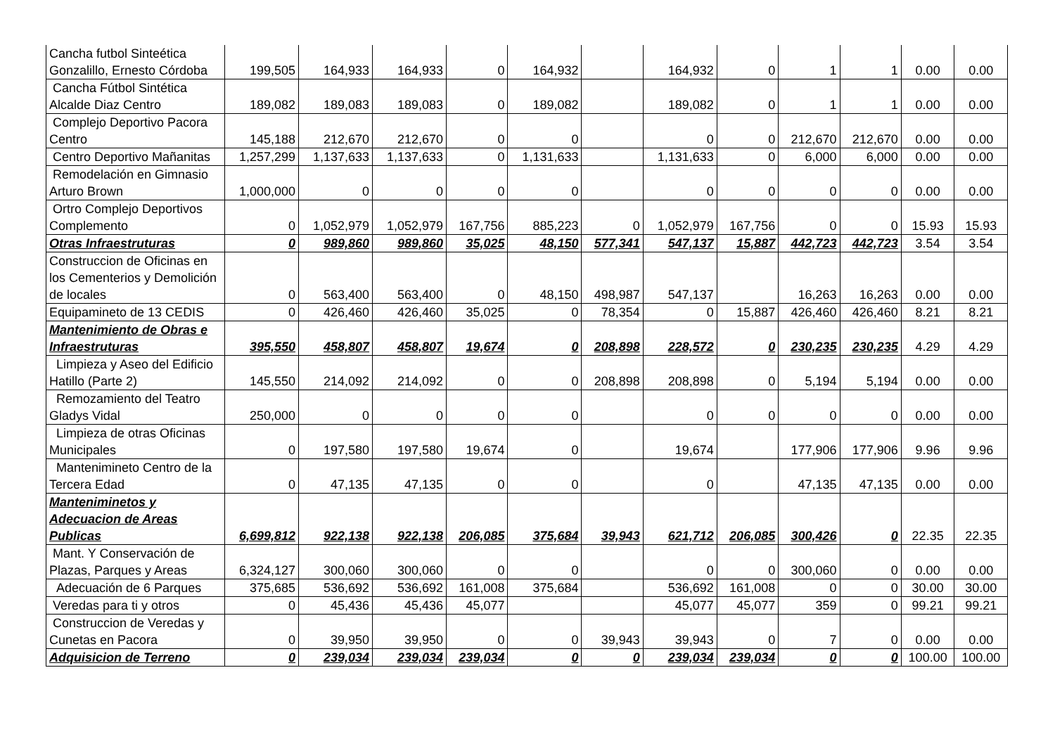| Cancha futbol Sinteética Gonzalillo, Ernesto Córdoba | 199,505 | 164,933 | 164,933 | 0 | 164,932 | | 164,932 | 0 | 1 | 1 | 0.00 | 0.00 |
| Cancha Fútbol Sintética Alcalde Diaz Centro | 189,082 | 189,083 | 189,083 | 0 | 189,082 | | 189,082 | 0 | 1 | 1 | 0.00 | 0.00 |
| Complejo Deportivo Pacora Centro | 145,188 | 212,670 | 212,670 | 0 | 0 | | 0 | 0 | 212,670 | 212,670 | 0.00 | 0.00 |
| Centro Deportivo Mañanitas | 1,257,299 | 1,137,633 | 1,137,633 | 0 | 1,131,633 | | 1,131,633 | 0 | 6,000 | 6,000 | 0.00 | 0.00 |
| Remodelación en Gimnasio Arturo Brown | 1,000,000 | 0 | 0 | 0 | 0 | | 0 | 0 | 0 | 0 | 0.00 | 0.00 |
| Ortro Complejo Deportivos Complemento | 0 | 1,052,979 | 1,052,979 | 167,756 | 885,223 | 0 | 1,052,979 | 167,756 | 0 | 0 | 15.93 | 15.93 |
| Otras Infraestruturas | 0 | 989,860 | 989,860 | 35,025 | 48,150 | 577,341 | 547,137 | 15,887 | 442,723 | 442,723 | 3.54 | 3.54 |
| Construccion de Oficinas en los Cementerios y Demolición de locales | 0 | 563,400 | 563,400 | 0 | 48,150 | 498,987 | 547,137 | | 16,263 | 16,263 | 0.00 | 0.00 |
| Equipamineto de 13 CEDIS | 0 | 426,460 | 426,460 | 35,025 | 0 | 78,354 | 0 | 15,887 | 426,460 | 426,460 | 8.21 | 8.21 |
| Mantenimiento de Obras e Infraestruturas | 395,550 | 458,807 | 458,807 | 19,674 | 0 | 208,898 | 228,572 | 0 | 230,235 | 230,235 | 4.29 | 4.29 |
| Limpieza y Aseo del Edificio Hatillo (Parte 2) | 145,550 | 214,092 | 214,092 | 0 | 0 | 208,898 | 208,898 | 0 | 5,194 | 5,194 | 0.00 | 0.00 |
| Remozamiento del Teatro Gladys Vidal | 250,000 | 0 | 0 | 0 | 0 | | 0 | 0 | 0 | 0 | 0.00 | 0.00 |
| Limpieza de otras Oficinas Municipales | 0 | 197,580 | 197,580 | 19,674 | 0 | | 19,674 | | 177,906 | 177,906 | 9.96 | 9.96 |
| Mantenimineto Centro de la Tercera Edad | 0 | 47,135 | 47,135 | 0 | 0 | | 0 | | 47,135 | 47,135 | 0.00 | 0.00 |
| Manteniminetos y Adecuacion de Areas Publicas | 6,699,812 | 922,138 | 922,138 | 206,085 | 375,684 | 39,943 | 621,712 | 206,085 | 300,426 | 0 | 22.35 | 22.35 |
| Mant. Y Conservación de Plazas, Parques y Areas | 6,324,127 | 300,060 | 300,060 | 0 | 0 | | 0 | 0 | 300,060 | 0 | 0.00 | 0.00 |
| Adecuación de 6 Parques | 375,685 | 536,692 | 536,692 | 161,008 | 375,684 | | 536,692 | 161,008 | 0 | 0 | 30.00 | 30.00 |
| Veredas para ti y otros | 0 | 45,436 | 45,436 | 45,077 | | | 45,077 | 45,077 | 359 | 0 | 99.21 | 99.21 |
| Construccion de Veredas y Cunetas en Pacora | 0 | 39,950 | 39,950 | 0 | 0 | 39,943 | 39,943 | 0 | 7 | 0 | 0.00 | 0.00 |
| Adquisicion de Terreno | 0 | 239,034 | 239,034 | 239,034 | 0 | 0 | 239,034 | 239,034 | 0 | 0 | 100.00 | 100.00 |